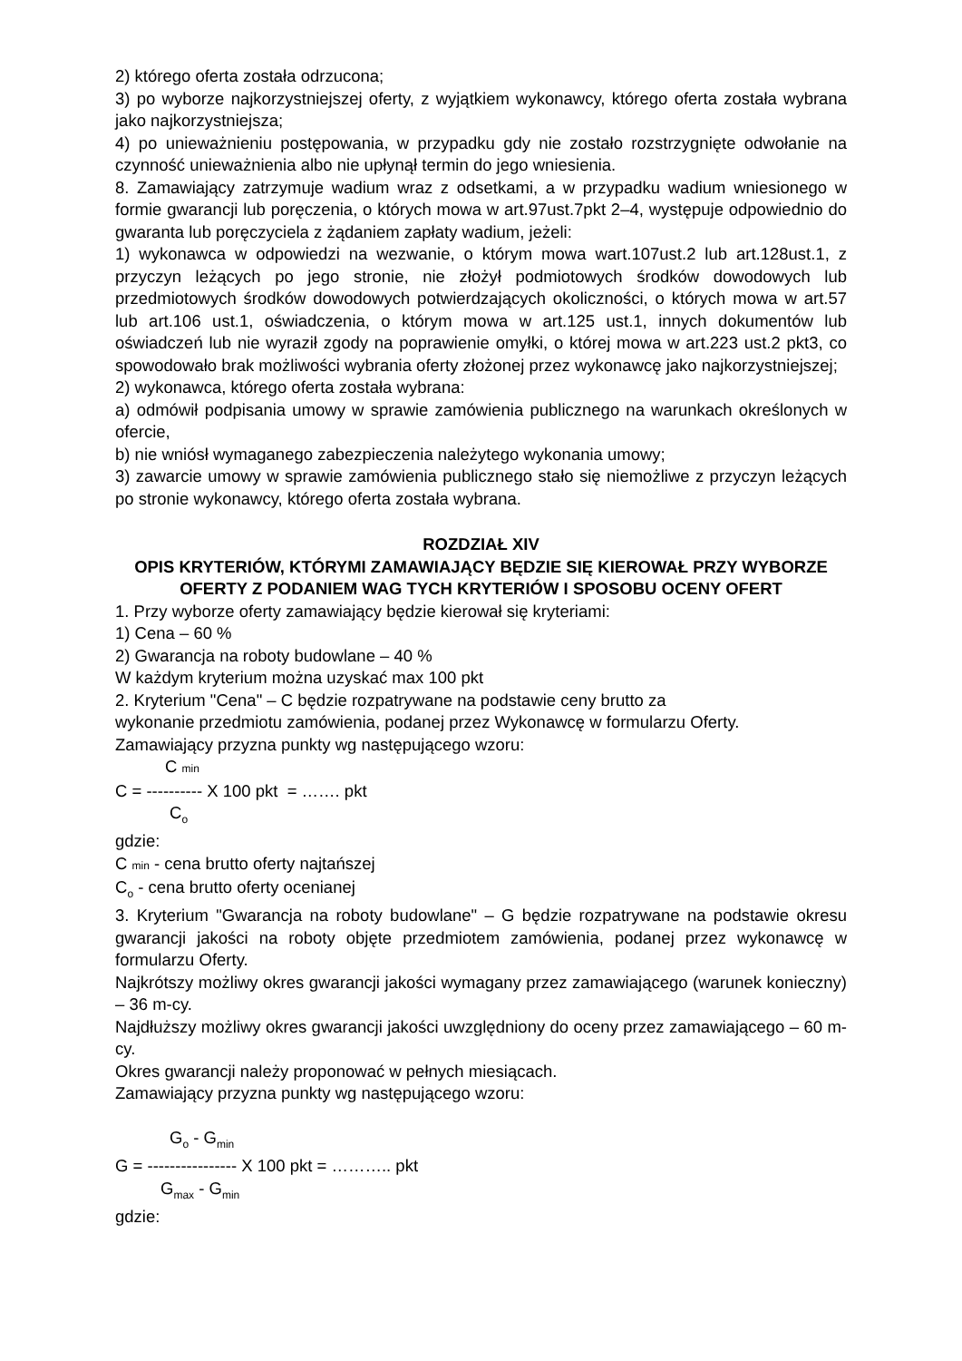2) którego oferta została odrzucona;
3) po wyborze najkorzystniejszej oferty, z wyjątkiem wykonawcy, którego oferta została wybrana jako najkorzystniejsza;
4) po unieważnieniu postępowania, w przypadku gdy nie zostało rozstrzygnięte odwołanie na czynność unieważnienia albo nie upłynął termin do jego wniesienia.
8. Zamawiający zatrzymuje wadium wraz z odsetkami, a w przypadku wadium wniesionego w formie gwarancji lub poręczenia, o których mowa w art.97ust.7pkt 2–4, występuje odpowiednio do gwaranta lub poręczyciela z żądaniem zapłaty wadium, jeżeli:
1) wykonawca w odpowiedzi na wezwanie, o którym mowa wart.107ust.2 lub art.128ust.1, z przyczyn leżących po jego stronie, nie złożył podmiotowych środków dowodowych lub przedmiotowych środków dowodowych potwierdzających okoliczności, o których mowa w art.57 lub art.106 ust.1, oświadczenia, o którym mowa w art.125 ust.1, innych dokumentów lub oświadczeń lub nie wyraził zgody na poprawienie omyłki, o której mowa w art.223 ust.2 pkt3, co spowodowało brak możliwości wybrania oferty złożonej przez wykonawcę jako najkorzystniejszej;
2) wykonawca, którego oferta została wybrana:
a) odmówił podpisania umowy w sprawie zamówienia publicznego na warunkach określonych w ofercie,
b) nie wniósł wymaganego zabezpieczenia należytego wykonania umowy;
3) zawarcie umowy w sprawie zamówienia publicznego stało się niemożliwe z przyczyn leżących po stronie wykonawcy, którego oferta została wybrana.
ROZDZIAŁ XIV
OPIS KRYTERIÓW, KTÓRYMI ZAMAWIAJĄCY BĘDZIE SIĘ KIEROWAŁ PRZY WYBORZE OFERTY Z PODANIEM WAG TYCH KRYTERIÓW I SPOSOBU OCENY OFERT
1. Przy wyborze oferty zamawiający będzie kierował się kryteriami:
1) Cena – 60 %
2) Gwarancja na roboty budowlane – 40 %
W każdym kryterium można uzyskać max 100 pkt
2. Kryterium "Cena" – C będzie rozpatrywane na podstawie ceny brutto za
wykonanie przedmiotu zamówienia, podanej przez Wykonawcę w formularzu Oferty.
Zamawiający przyzna punkty wg następującego wzoru:
C min
C = ---------- X 100 pkt = ……. pkt
C<sub>o</sub>
gdzie:
C min - cena brutto oferty najtańszej
C<sub>o</sub> - cena brutto oferty ocenianej
3. Kryterium "Gwarancja na roboty budowlane" – G będzie rozpatrywane na podstawie okresu gwarancji jakości na roboty objęte przedmiotem zamówienia, podanej przez wykonawcę w formularzu Oferty.
Najkrótszy możliwy okres gwarancji jakości wymagany przez zamawiającego (warunek konieczny) – 36 m-cy.
Najdłuższy możliwy okres gwarancji jakości uwzględniony do oceny przez zamawiającego – 60 m-cy.
Okres gwarancji należy proponować w pełnych miesiącach.
Zamawiający przyzna punkty wg następującego wzoru:
G<sub>o</sub> - G<sub>min</sub>
G = ---------------- X 100 pkt = ……….. pkt
G<sub>max</sub> - G<sub>min</sub>
gdzie: